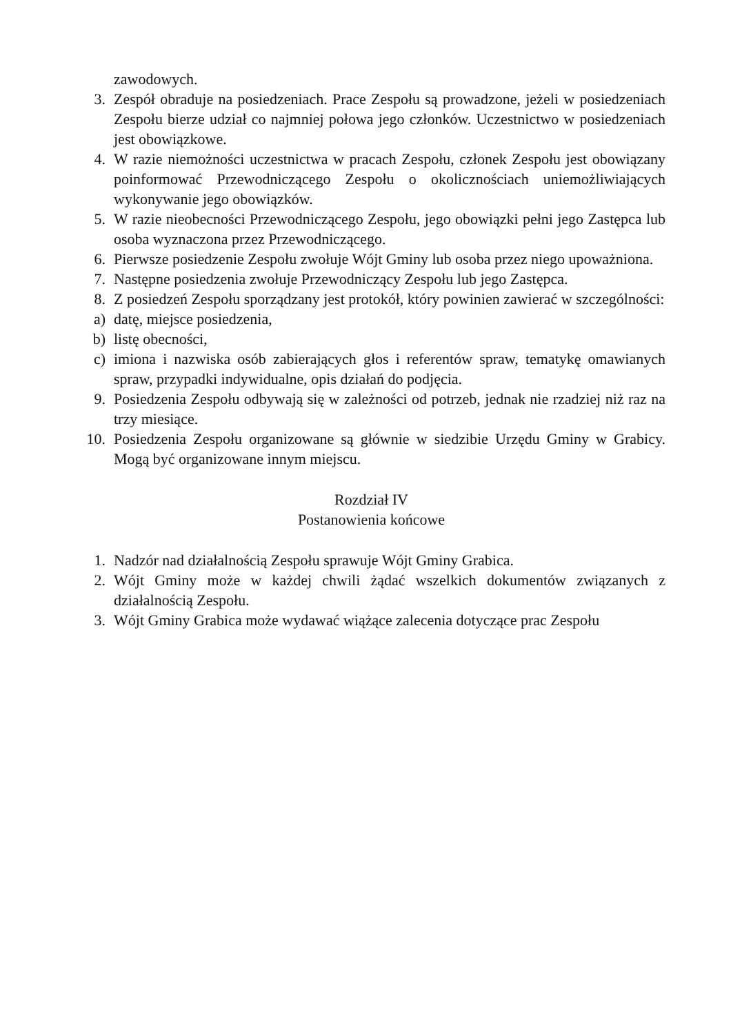zawodowych.
3. Zespół obraduje na posiedzeniach. Prace Zespołu są prowadzone, jeżeli w posiedzeniach Zespołu bierze udział co najmniej połowa jego członków. Uczestnictwo w posiedzeniach jest obowiązkowe.
4. W razie niemożności uczestnictwa w pracach Zespołu, członek Zespołu jest obowiązany poinformować Przewodniczącego Zespołu o okolicznościach uniemożliwiających wykonywanie jego obowiązków.
5. W razie nieobecności Przewodniczącego Zespołu, jego obowiązki pełni jego Zastępca lub osoba wyznaczona przez Przewodniczącego.
6. Pierwsze posiedzenie Zespołu zwołuje Wójt Gminy lub osoba przez niego upoważniona.
7. Następne posiedzenia zwołuje Przewodniczący Zespołu lub jego Zastępca.
8. Z posiedzeń Zespołu sporządzany jest protokół, który powinien zawierać w szczególności:
a) datę, miejsce posiedzenia,
b) listę obecności,
c) imiona i nazwiska osób zabierających głos i referentów spraw, tematykę omawianych spraw, przypadki indywidualne, opis działań do podjęcia.
9. Posiedzenia Zespołu odbywają się w zależności od potrzeb, jednak nie rzadziej niż raz na trzy miesiące.
10. Posiedzenia Zespołu organizowane są głównie w siedzibie Urzędu Gminy w Grabicy. Mogą być organizowane innym miejscu.
Rozdział IV
Postanowienia końcowe
1. Nadzór nad działalnością Zespołu sprawuje Wójt Gminy Grabica.
2. Wójt Gminy może w każdej chwili żądać wszelkich dokumentów związanych z działalnością Zespołu.
3. Wójt Gminy Grabica może wydawać wiążące zalecenia dotyczące prac Zespołu